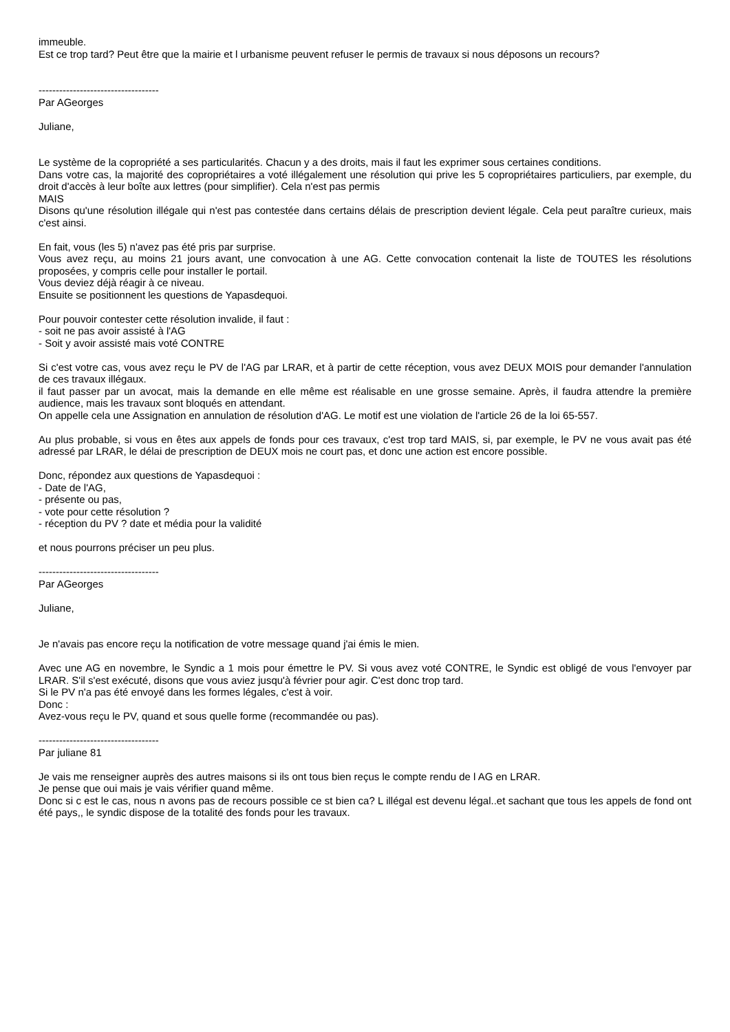immeuble.
Est ce trop tard? Peut être que la mairie et l urbanisme peuvent refuser le permis de travaux si nous déposons un recours?
-----------------------------------
Par AGeorges
Juliane,
Le système de la copropriété a ses particularités. Chacun y a des droits, mais il faut les exprimer sous certaines conditions.
Dans votre cas, la majorité des copropriétaires a voté illégalement une résolution qui prive les 5 copropriétaires particuliers, par exemple, du droit d'accès à leur boîte aux lettres (pour simplifier). Cela n'est pas permis
MAIS
Disons qu'une résolution illégale qui n'est pas contestée dans certains délais de prescription devient légale. Cela peut paraître curieux, mais c'est ainsi.
En fait, vous (les 5) n'avez pas été pris par surprise.
Vous avez reçu, au moins 21 jours avant, une convocation à une AG. Cette convocation contenait la liste de TOUTES les résolutions proposées, y compris celle pour installer le portail.
Vous deviez déjà réagir à ce niveau.
Ensuite se positionnent les questions de Yapasdequoi.
Pour pouvoir contester cette résolution invalide, il faut :
- soit ne pas avoir assisté à l'AG
- Soit y avoir assisté mais voté CONTRE
Si c'est votre cas, vous avez reçu le PV de l'AG par LRAR, et à partir de cette réception, vous avez DEUX MOIS pour demander l'annulation de ces travaux illégaux.
il faut passer par un avocat, mais la demande en elle même est réalisable en une grosse semaine. Après, il faudra attendre la première audience, mais les travaux sont bloqués en attendant.
On appelle cela une Assignation en annulation de résolution d'AG. Le motif est une violation de l'article 26 de la loi 65-557.
Au plus probable, si vous en êtes aux appels de fonds pour ces travaux, c'est trop tard MAIS, si, par exemple, le PV ne vous avait pas été adressé par LRAR, le délai de prescription de DEUX mois ne court pas, et donc une action est encore possible.
Donc, répondez aux questions de Yapasdequoi :
- Date de l'AG,
- présente ou pas,
- vote pour cette résolution ?
- réception du PV ? date et média pour la validité
et nous pourrons préciser un peu plus.
-----------------------------------
Par AGeorges
Juliane,
Je n'avais pas encore reçu la notification de votre message quand j'ai émis le mien.
Avec une AG en novembre, le Syndic a 1 mois pour émettre le PV. Si vous avez voté CONTRE, le Syndic est obligé de vous l'envoyer par LRAR. S'il s'est exécuté, disons que vous aviez jusqu'à février pour agir. C'est donc trop tard.
Si le PV n'a pas été envoyé dans les formes légales, c'est à voir.
Donc :
Avez-vous reçu le PV, quand et sous quelle forme (recommandée ou pas).
-----------------------------------
Par juliane 81
Je vais me renseigner auprès des autres maisons si ils ont tous bien reçus le compte rendu de l AG en LRAR.
Je pense que oui mais je vais vérifier quand même.
Donc si c est le cas, nous n avons pas de recours possible ce st bien ca? L illégal est devenu légal..et sachant que tous les appels de fond ont été pays,, le syndic dispose de la totalité des fonds pour les travaux.